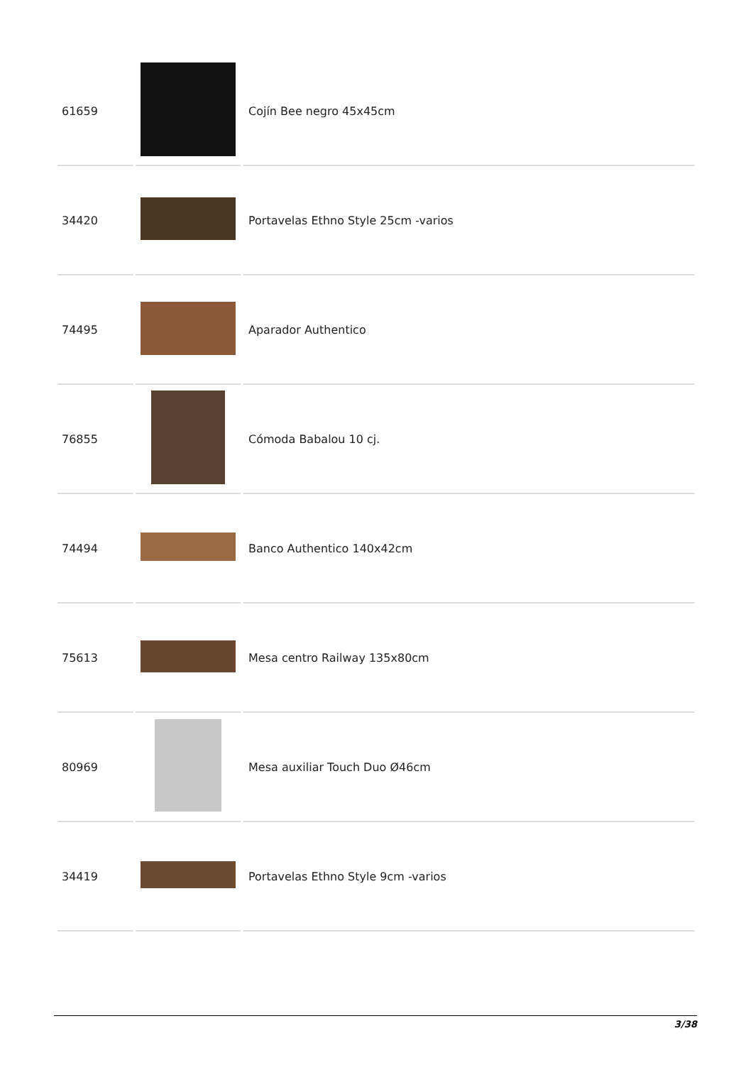| 61659 | | Cojín Bee negro 45x45cm |
| 34420 | | Portavelas Ethno Style 25cm -varios |
| 74495 | | Aparador Authentico |
| 76855 | | Cómoda Babalou 10 cj. |
| 74494 | | Banco Authentico 140x42cm |
| 75613 | | Mesa centro Railway 135x80cm |
| 80969 | | Mesa auxiliar Touch Duo Ø46cm |
| 34419 | | Portavelas Ethno Style 9cm -varios |
3/38